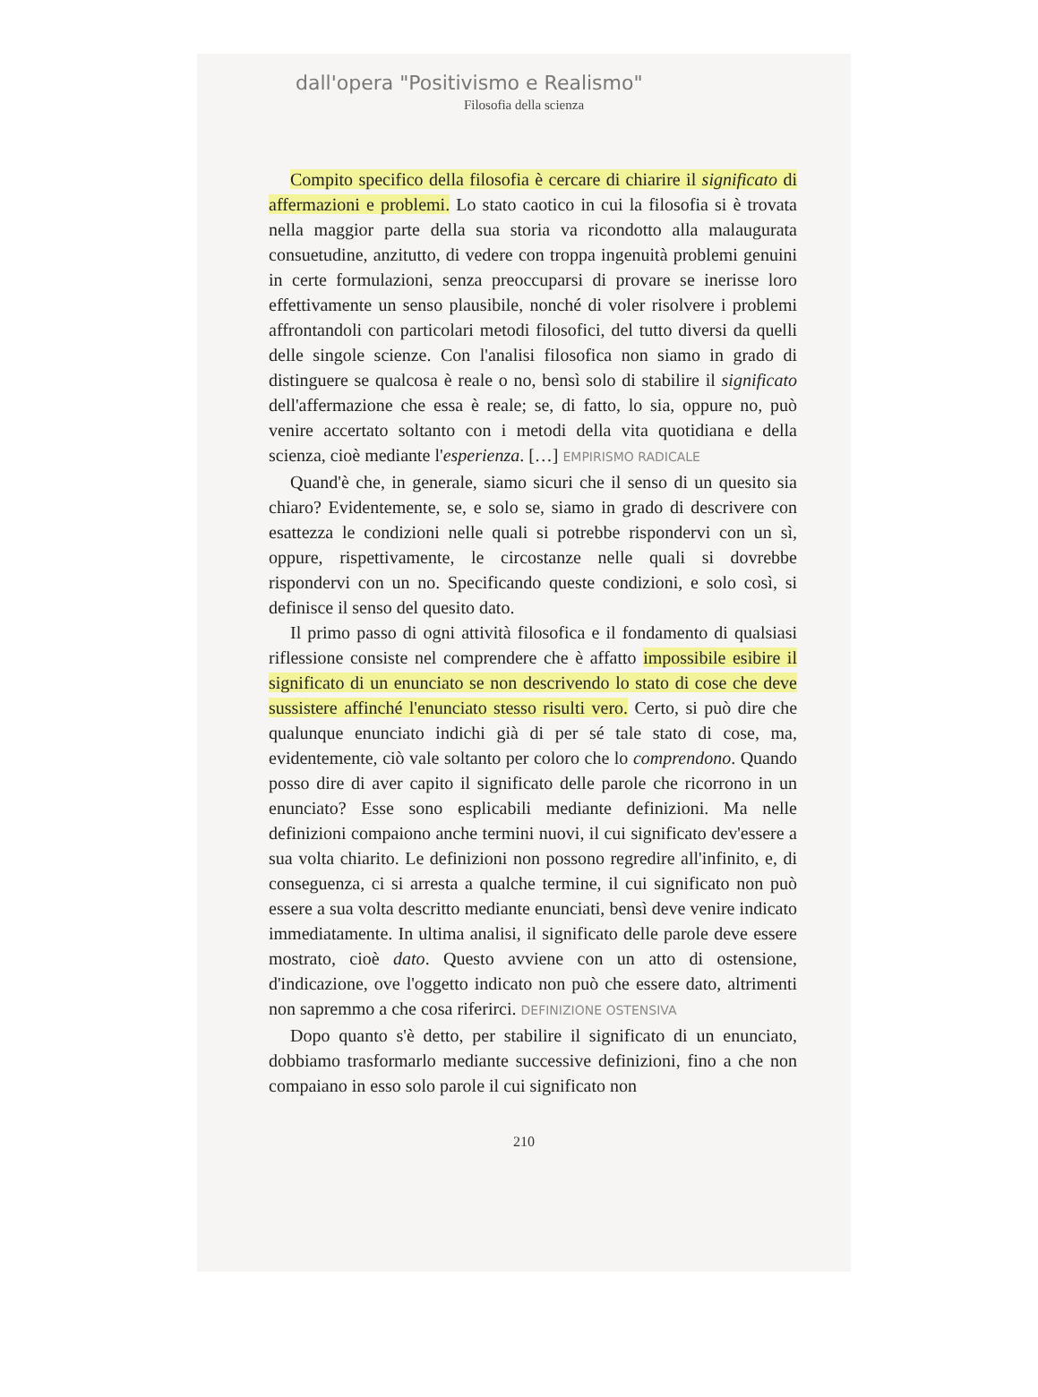dall'opera "Positivismo e Realismo"
Filosofia della scienza
Compito specifico della filosofia è cercare di chiarire il significato di affermazioni e problemi. Lo stato caotico in cui la filosofia si è trovata nella maggior parte della sua storia va ricondotto alla malaugurata consuetudine, anzitutto, di vedere con troppa ingenuità problemi genuini in certe formulazioni, senza preoccuparsi di provare se inerisse loro effettivamente un senso plausibile, nonché di voler risolvere i problemi affrontandoli con particolari metodi filosofici, del tutto diversi da quelli delle singole scienze. Con l'analisi filosofica non siamo in grado di distinguere se qualcosa è reale o no, bensì solo di stabilire il significato dell'affermazione che essa è reale; se, di fatto, lo sia, oppure no, può venire accertato soltanto con i metodi della vita quotidiana e della scienza, cioè mediante l'esperienza. […] EMPIRISMO RADICALE
Quand'è che, in generale, siamo sicuri che il senso di un quesito sia chiaro? Evidentemente, se, e solo se, siamo in grado di descrivere con esattezza le condizioni nelle quali si potrebbe rispondervi con un sì, oppure, rispettivamente, le circostanze nelle quali si dovrebbe rispondervi con un no. Specificando queste condizioni, e solo così, si definisce il senso del quesito dato.
Il primo passo di ogni attività filosofica e il fondamento di qualsiasi riflessione consiste nel comprendere che è affatto impossibile esibire il significato di un enunciato se non descrivendo lo stato di cose che deve sussistere affinché l'enunciato stesso risulti vero. Certo, si può dire che qualunque enunciato indichi già di per sé tale stato di cose, ma, evidentemente, ciò vale soltanto per coloro che lo comprendono. Quando posso dire di aver capito il significato delle parole che ricorrono in un enunciato? Esse sono esplicabili mediante definizioni. Ma nelle definizioni compaiono anche termini nuovi, il cui significato dev'essere a sua volta chiarito. Le definizioni non possono regredire all'infinito, e, di conseguenza, ci si arresta a qualche termine, il cui significato non può essere a sua volta descritto mediante enunciati, bensì deve venire indicato immediatamente. In ultima analisi, il significato delle parole deve essere mostrato, cioè dato. Questo avviene con un atto di ostensione, d'indicazione, ove l'oggetto indicato non può che essere dato, altrimenti non sapremmo a che cosa riferirci. DEFINIZIONE OSTENSIVA
Dopo quanto s'è detto, per stabilire il significato di un enunciato, dobbiamo trasformarlo mediante successive definizioni, fino a che non compaiano in esso solo parole il cui significato non
210